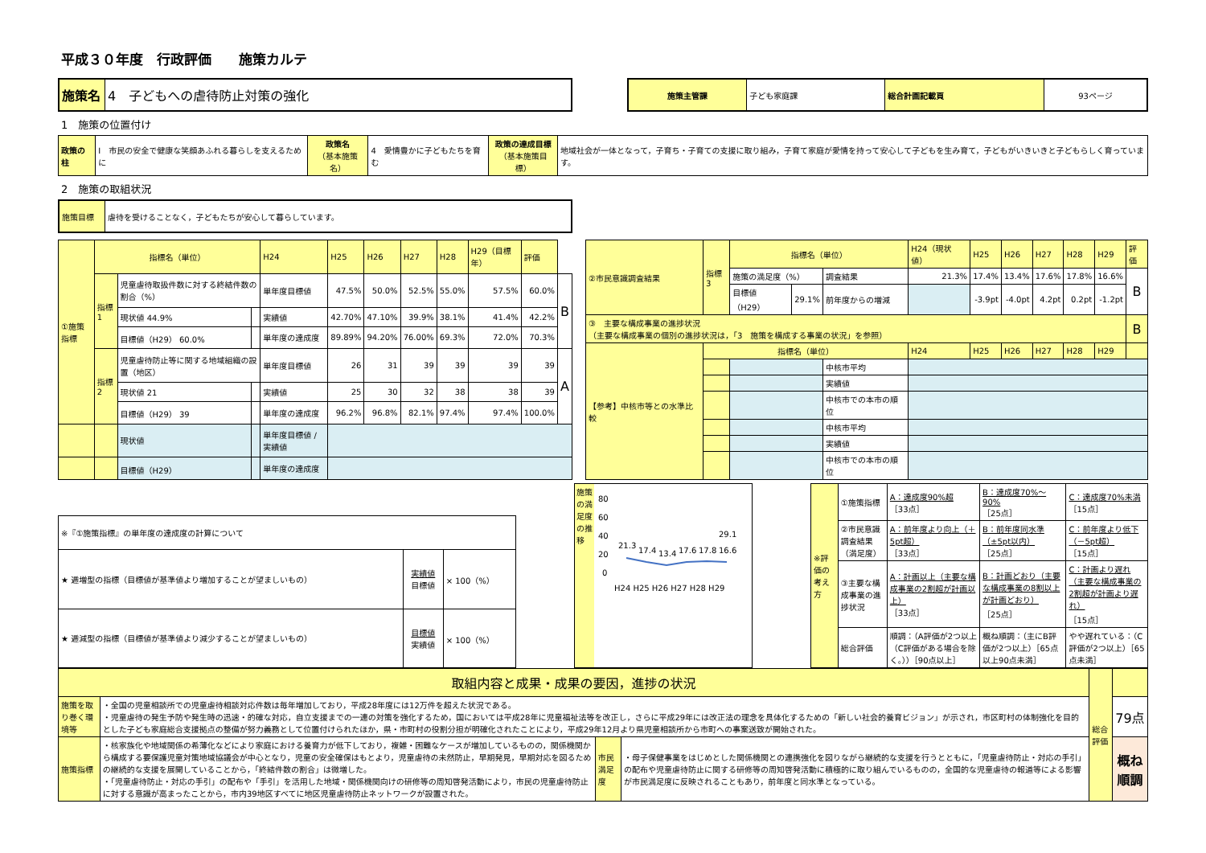平成３０年度　行政評価　　施策カルテ
| 施策名 | 4 子どもへの虐待防止対策の強化 |
| 施策主管課 | 子ども家庭課 | 総合計画記載頁 | 93ページ |
1　施策の位置付け
| 政策の柱 | Ⅰ 市民の安全で健康な笑顔あふれる暮らしを支えるために | 政策名 （基本施策名） | 4 愛情豊かに子どもたちを育む | 政策の達成目標 （基本施策目標） | 地域社会が一体となって，子育ち・子育ての支援に取り組み，子育て家庭が愛情を持って安心して子どもを生み育て，子どもがいきいきと子どもらしく育っています。 |
2　施策の取組状況
| 施策目標 | 虐待を受けることなく，子どもたちが安心して暮らしています。 |
| ①施策指標 | 指標名（単位） | | | H24 | H25 | H26 | H27 | H28 | H29（目標年） | 評価 | |
| | 指標1 | 児童虐待取扱件数に対する終結件数の割合（%） | | 単年度目標値 | 47.5% | 50.0% | 52.5% | 55.0% | 57.5% | 60.0% | B |
| | | 現状値 44.9% | | 実績値 | 42.70% | 47.10% | 39.9% | 38.1% | 41.4% | 42.2% | |
| | | 目標値（H29） 60.0% | | 単年度の達成度 | 89.89% | 94.20% | 76.00% | 69.3% | 72.0% | 70.3% | |
| | 指標2 | 児童虐待防止等に関する地域組織の設置（地区） | | 単年度目標値 | 26 | 31 | 39 | 39 | 39 | 39 | A |
| | | 現状値 21 | | 実績値 | 25 | 30 | 32 | 38 | 38 | 39 | |
| | | 目標値（H29） 39 | | 単年度の達成度 | 96.2% | 96.8% | 82.1% | 97.4% | 97.4% | 100.0% | |
| | | 現状値 | | 単年度目標値 / 実績値 | | | | | | | |
| | | 目標値（H29） | | 単年度の達成度 | | | | | | | |
| ②市民意識調査結果 | 指標3 | 指標名（単位） | | | H24（現状値） | H25 | H26 | H27 | H28 | H29 | 評価 |
| | | 施策の満足度（%） | | 調査結果 | 21.3% | 17.4% | 13.4% | 17.6% | 17.8% | 16.6% | B |
| | | 目標値（H29） | 29.1% | 前年度からの増減 | | -3.9pt | -4.0pt | 4.2pt | 0.2pt | -1.2pt | |
| ③ 主要な構成事業の進捗状況 （主要な構成事業の個別の進捗状況は，「3 施策を構成する事業の状況」を参照） | | | | | | | | | | | B |
| 【参考】中核市等との水準比較 | 指標名（単位） | | | | H24 | H25 | H26 | H27 | H28 | H29 | |
| | | | | 中核市平均 | | | | | | | |
| | | | | 実績値 | | | | | | | |
| | | | | 中核市での本市の順位 | | | | | | | |
| | | | | 中核市平均 | | | | | | | |
| | | | | 実績値 | | | | | | | |
| | | | | 中核市での本市の順位 | | | | | | | |
| ※『①施策指標』の単年度の達成度の計算について | | |
| ★ 逓増型の指標（目標値が基準値より増加することが望ましいもの） | 実績値 目標値 | × 100（%） |
| ★ 逓減型の指標（目標値が基準値より減少することが望ましいもの） | 目標値 実績値 | × 100（%） |
施策の満足度の推移
80
60
40
20
0
21.3
17.4
13.4
17.6
17.8
16.6
29.1
H24 H25 H26 H27 H28 H29
| ※評価の考え方 | ①施策指標 | A：達成度90%超 ［33点］ | B：達成度70%～90% ［25点］ | C：達成度70%未満 ［15点］ |
| | ②市民意識調査結果（満足度） | A：前年度より向上（＋5pt超） ［33点］ | B：前年度同水準（±5pt以内） ［25点］ | C：前年度より低下（－5pt超） ［15点］ |
| | ③主要な構成事業の進捗状況 | A：計画以上（主要な構成事業の2割超が計画以上） ［33点］ | B：計画どおり（主要な構成事業の8割以上が計画どおり） ［25点］ | C：計画より遅れ（主要な構成事業の2割超が計画より遅れ） ［15点］ |
| | 総合評価 | 順調：（A評価が2つ以上（C評価がある場合を除く。））［90点以上］ | 概ね順調：（主にB評価が2つ以上）［65点以上90点未満］ | やや遅れている：（C評価が2つ以上）［65点未満］ |
| 取組内容と成果・成果の要因，進捗の状況 | | | | 総合評価 | |
| 施策を取り巻く環境等 | ・全国の児童相談所での児童虐待相談対応件数は毎年増加しており，平成28年度には12万件を超えた状況である。 ・児童虐待の発生予防や発生時の迅速・的確な対応，自立支援までの一連の対策を強化するため，国においては平成28年に児童福祉法等を改正し，さらに平成29年には改正法の理念を具体化するための「新しい社会的養育ビジョン」が示され，市区町村の体制強化を目的とした子ども家庭総合支援拠点の整備が努力義務として位置付けられたほか，県・市町村の役割分担が明確化されたことにより，平成29年12月より県児童相談所から市町への事案送致が開始された。 | | | | 79点 |
| 施策指標 | ・核家族化や地域関係の希薄化などにより家庭における養育力が低下しており，複雑・困難なケースが増加しているものの，関係機関から構成する要保護児童対策地域協議会が中心となり，児童の安全確保はもとより，児童虐待の未然防止，早期発見，早期対応を図るための継続的な支援を展開していることから，「終結件数の割合」は微増した。 ・「児童虐待防止・対応の手引」の配布や「手引」を活用した地域・関係機関向けの研修等の周知啓発活動により，市民の児童虐待防止に対する意識が高まったことから，市内39地区すべてに地区児童虐待防止ネットワークが設置された。 | 市民満足度 | ・母子保健事業をはじめとした関係機関との連携強化を図りながら継続的な支援を行うとともに，「児童虐待防止・対応の手引」の配布や児童虐待防止に関する研修等の周知啓発活動に積極的に取り組んでいるものの，全国的な児童虐待の報道等による影響が市民満足度に反映されることもあり，前年度と同水準となっている。 | | 概ね順調 |